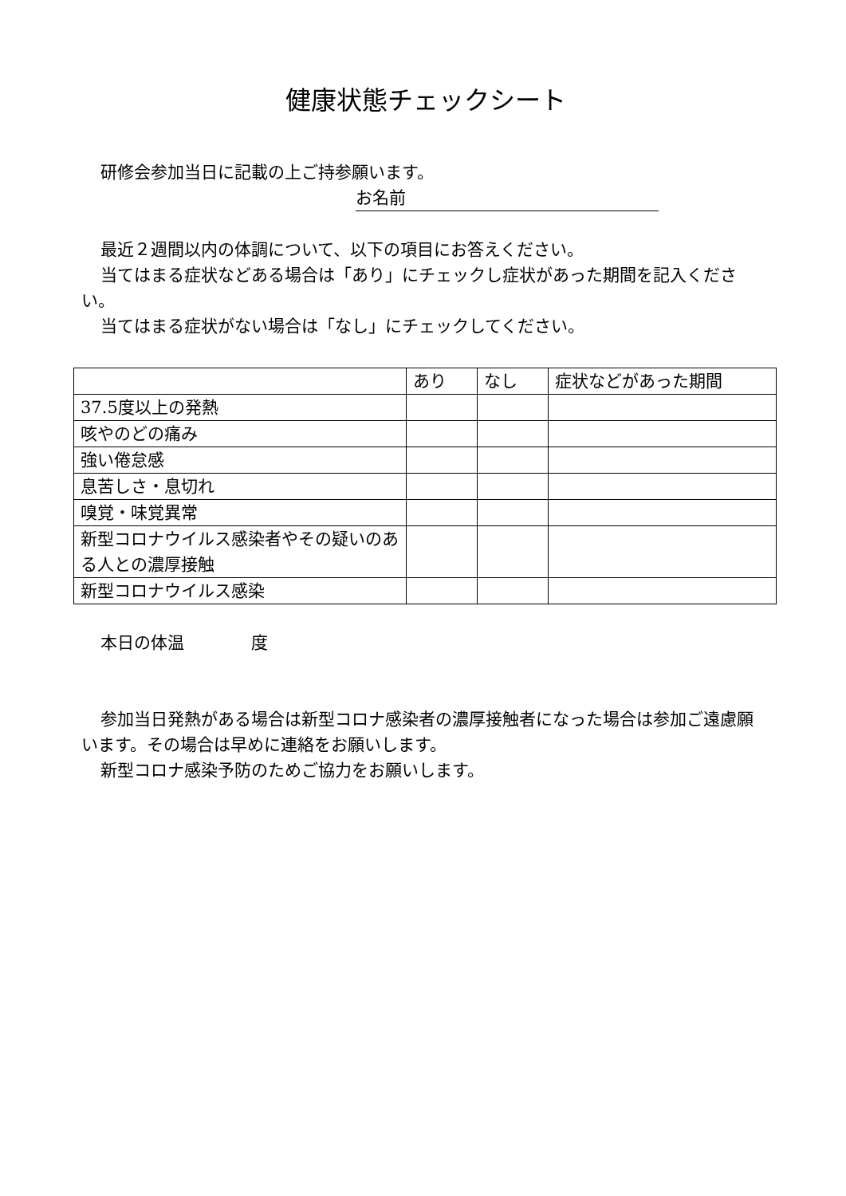健康状態チェックシート
研修会参加当日に記載の上ご持参願います。
お名前
最近２週間以内の体調について、以下の項目にお答えください。
当てはまる症状などある場合は「あり」にチェックし症状があった期間を記入ください。
当てはまる症状がない場合は「なし」にチェックしてください。
| | あり | なし | 症状などがあった期間 |
| --- | --- | --- | --- |
| 37.5度以上の発熱 | | | |
| 咳やのどの痛み | | | |
| 強い倦怠感 | | | |
| 息苦しさ・息切れ | | | |
| 嗅覚・味覚異常 | | | |
| 新型コロナウイルス感染者やその疑いのある人との濃厚接触 | | | |
| 新型コロナウイルス感染 | | | |
本日の体温　　　　度
参加当日発熱がある場合は新型コロナ感染者の濃厚接触者になった場合は参加ご遠慮願います。その場合は早めに連絡をお願いします。
新型コロナ感染予防のためご協力をお願いします。